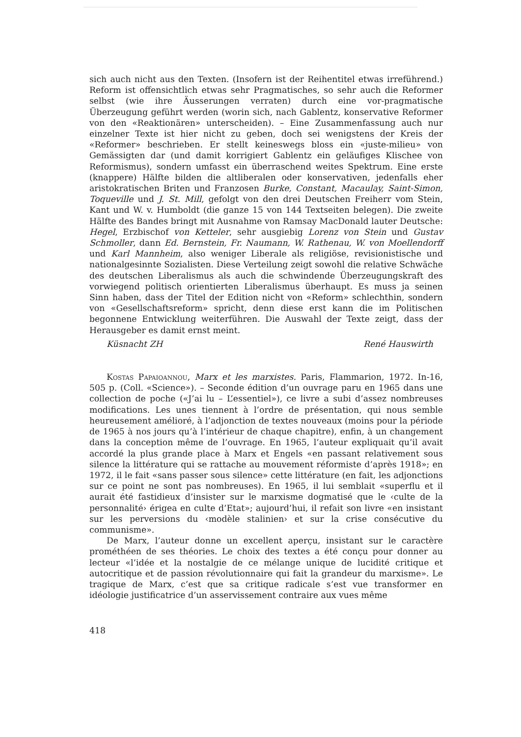sich auch nicht aus den Texten. (Insofern ist der Reihentitel etwas irreführend.) Reform ist offensichtlich etwas sehr Pragmatisches, so sehr auch die Reformer selbst (wie ihre Äusserungen verraten) durch eine vor-pragmatische Überzeugung geführt werden (worin sich, nach Gablentz, konservative Reformer von den «Reaktionären» unterscheiden). – Eine Zusammenfassung auch nur einzelner Texte ist hier nicht zu geben, doch sei wenigstens der Kreis der «Reformer» beschrieben. Er stellt keineswegs bloss ein «juste-milieu» von Gemässigten dar (und damit korrigiert Gablentz ein geläufiges Klischee von Reformismus), sondern umfasst ein überraschend weites Spektrum. Eine erste (knappere) Hälfte bilden die altliberalen oder konservativen, jedenfalls eher aristokratischen Briten und Franzosen Burke, Constant, Macaulay, Saint-Simon, Toqueville und J. St. Mill, gefolgt von den drei Deutschen Freiherr vom Stein, Kant und W. v. Humboldt (die ganze 15 von 144 Textseiten belegen). Die zweite Hälfte des Bandes bringt mit Ausnahme von Ramsay MacDonald lauter Deutsche: Hegel, Erzbischof von Ketteler, sehr ausgiebig Lorenz von Stein und Gustav Schmoller, dann Ed. Bernstein, Fr. Naumann, W. Rathenau, W. von Moellendorff und Karl Mannheim, also weniger Liberale als religiöse, revisionistische und nationalgesinnte Sozialisten. Diese Verteilung zeigt sowohl die relative Schwäche des deutschen Liberalismus als auch die schwindende Überzeugungskraft des vorwiegend politisch orientierten Liberalismus überhaupt. Es muss ja seinen Sinn haben, dass der Titel der Edition nicht von «Reform» schlechthin, sondern von «Gesellschaftsreform» spricht, denn diese erst kann die im Politischen begonnene Entwicklung weiterführen. Die Auswahl der Texte zeigt, dass der Herausgeber es damit ernst meint.
Küsnacht ZH René Hauswirth
Kostas Papaioannou, Marx et les marxistes. Paris, Flammarion, 1972. In-16, 505 p. (Coll. «Science»). – Seconde édition d’un ouvrage paru en 1965 dans une collection de poche («J’ai lu – L’essentiel»), ce livre a subi d’assez nombreuses modifications. Les unes tiennent à l’ordre de présentation, qui nous semble heureusement amélioré, à l’adjonction de textes nouveaux (moins pour la période de 1965 à nos jours qu’à l’intérieur de chaque chapitre), enfin, à un changement dans la conception même de l’ouvrage. En 1965, l’auteur expliquait qu’il avait accordé la plus grande place à Marx et Engels «en passant relativement sous silence la littérature qui se rattache au mouvement réformiste d’après 1918»; en 1972, il le fait «sans passer sous silence» cette littérature (en fait, les adjonctions sur ce point ne sont pas nombreuses). En 1965, il lui semblait «superflu et il aurait été fastidieux d’insister sur le marxisme dogmatisé que le ‹culte de la personnalité› érigea en culte d’Etat»; aujourd’hui, il refait son livre «en insistant sur les perversions du ‹modèle stalinien› et sur la crise consécutive du communisme».
De Marx, l’auteur donne un excellent aperçu, insistant sur le caractère prométhéen de ses théories. Le choix des textes a été conçu pour donner au lecteur «l’idée et la nostalgie de ce mélange unique de lucidité critique et autocritique et de passion révolutionnaire qui fait la grandeur du marxisme». Le tragique de Marx, c’est que sa critique radicale s’est vue transformer en idéologie justificatrice d’un asservissement contraire aux vues même
418